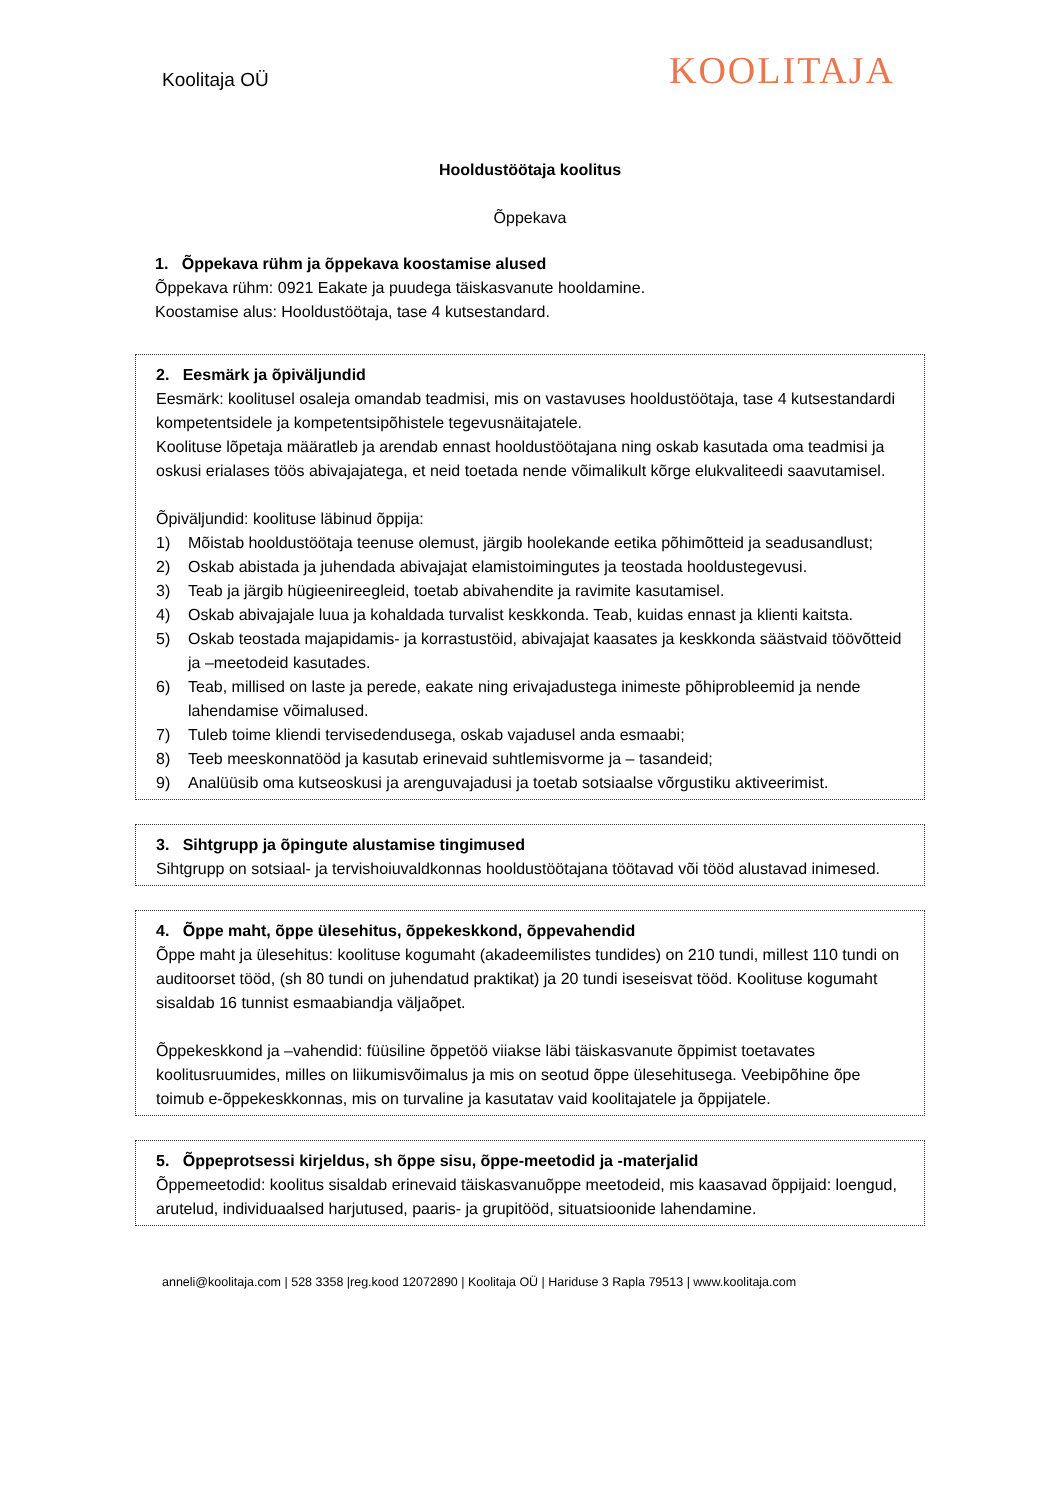Koolitaja OÜ
KOOLITAJA
Hooldustöötaja koolitus
Õppekava
1. Õppekava rühm ja õppekava koostamise alused
Õppekava rühm: 0921 Eakate ja puudega täiskasvanute hooldamine.
Koostamise alus: Hooldustöötaja, tase 4 kutsestandard.
2. Eesmärk ja õpiväljundid
Eesmärk: koolitusel osaleja omandab teadmisi, mis on vastavuses hooldustöötaja, tase 4 kutsestandardi kompetentsidele ja kompetentsipõhistele tegevusnäitajatele.
Koolituse lõpetaja määratleb ja arendab ennast hooldustöötajana ning oskab kasutada oma teadmisi ja oskusi erialases töös abivajajatega, et neid toetada nende võimalikult kõrge elukvaliteedi saavutamisel.
Õpiväljundid: koolituse läbinud õppija:
1) Mõistab hooldustöötaja teenuse olemust, järgib hoolekande eetika põhimõtteid ja seadusandlust;
2) Oskab abistada ja juhendada abivajajat elamistoimingutes ja teostada hooldustegevusi.
3) Teab ja järgib hügieenireegleid, toetab abivahendite ja ravimite kasutamisel.
4) Oskab abivajajale luua ja kohaldada turvalist keskkonda. Teab, kuidas ennast ja klienti kaitsta.
5) Oskab teostada majapidamis- ja korrastustöid, abivajajat kaasates ja keskkonda säästvaid töövõtteid ja –meetodeid kasutades.
6) Teab, millised on laste ja perede, eakate ning erivajadustega inimeste põhiprobleemid ja nende lahendamise võimalused.
7) Tuleb toime kliendi tervisedendusega, oskab vajadusel anda esmaabi;
8) Teeb meeskonnatööd ja kasutab erinevaid suhtlemisvorme ja – tasandeid;
9) Analüüsib oma kutseoskusi ja arenguvajadusi ja toetab sotsiaalse võrgustiku aktiveerimist.
3. Sihtgrupp ja õpingute alustamise tingimused
Sihtgrupp on sotsiaal- ja tervishoiuvaldkonnas hooldustöötajana töötavad või tööd alustavad inimesed.
4. Õppe maht, õppe ülesehitus, õppekeskkond, õppevahendid
Õppe maht ja ülesehitus: koolituse kogumaht (akadeemilistes tundides) on 210 tundi, millest 110 tundi on auditoorset tööd, (sh 80 tundi on juhendatud praktikat) ja 20 tundi iseseisvat tööd. Koolituse kogumaht sisaldab 16 tunnist esmaabiandja väljaõpet.
Õppekeskkond ja –vahendid: füüsiline õppetöö viiakse läbi täiskasvanute õppimist toetavates koolitusruumides, milles on liikumisvõimalus ja mis on seotud õppe ülesehitusega. Veebipõhine õpe toimub e-õppekeskkonnas, mis on turvaline ja kasutatav vaid koolitajatele ja õppijatele.
5. Õppeprotsessi kirjeldus, sh õppe sisu, õppe-meetodid ja -materjalid
Õppemeetodid: koolitus sisaldab erinevaid täiskasvanuõppe meetodeid, mis kaasavad õppijaid: loengud, arutelud, individuaalsed harjutused, paaris- ja grupitööd, situatsioonide lahendamine.
anneli@koolitaja.com | 528 3358 |reg.kood 12072890 | Koolitaja OÜ | Hariduse 3 Rapla 79513 | www.koolitaja.com